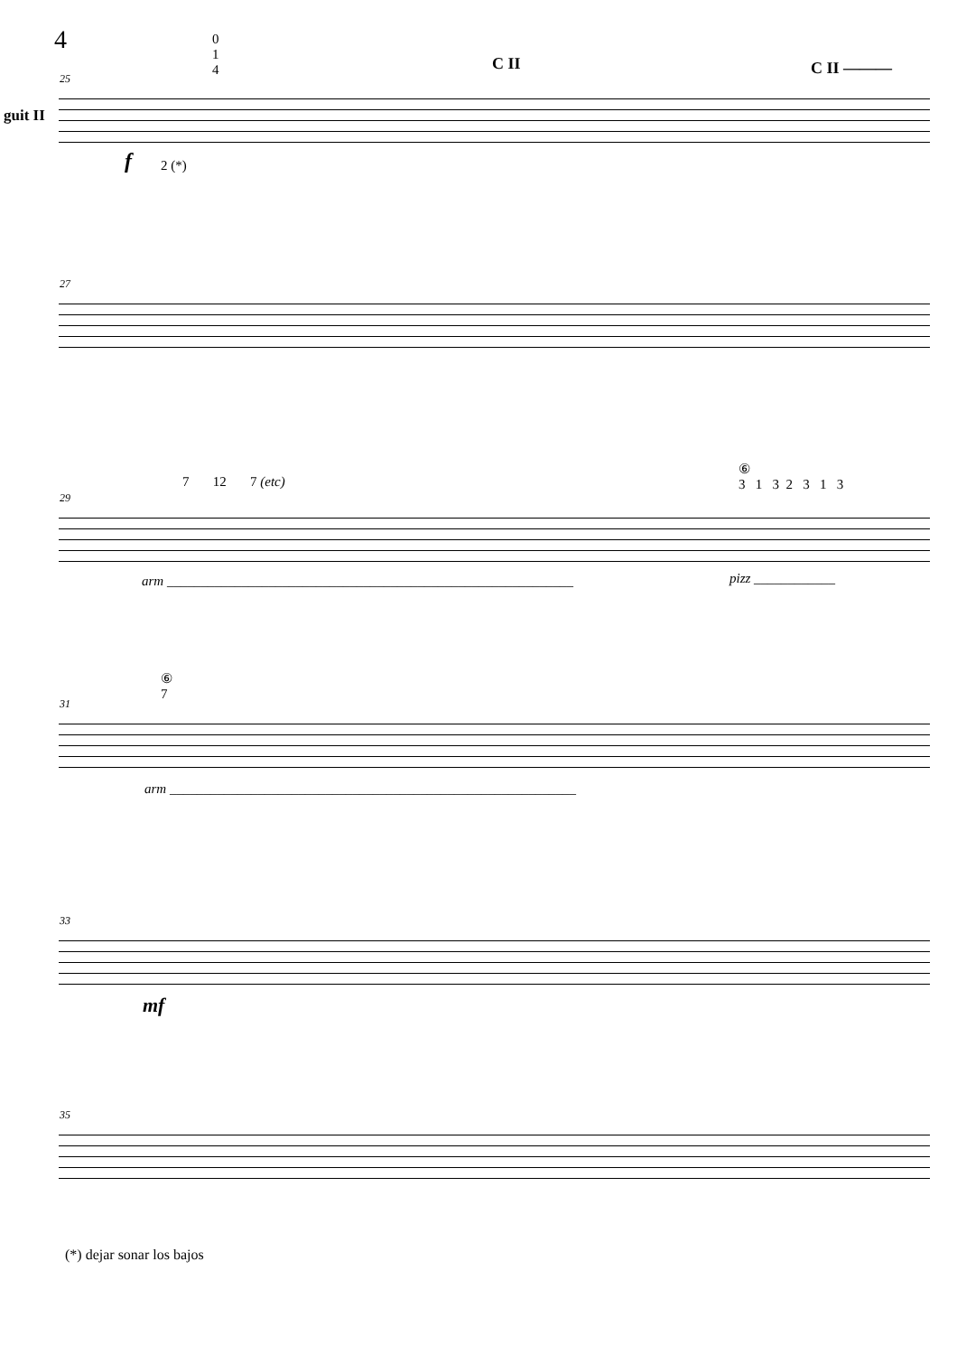4
0
1
4
C II C II ———
guit II
25
f 2 (*)
27
7 12 7 (etc)
⑥
3 1 3 2 3 1 3
29
arm ____________________________________________________________
pizz ____________
⑥
7
31
arm ____________________________________________________________
33
mf
35
(*) dejar sonar los bajos